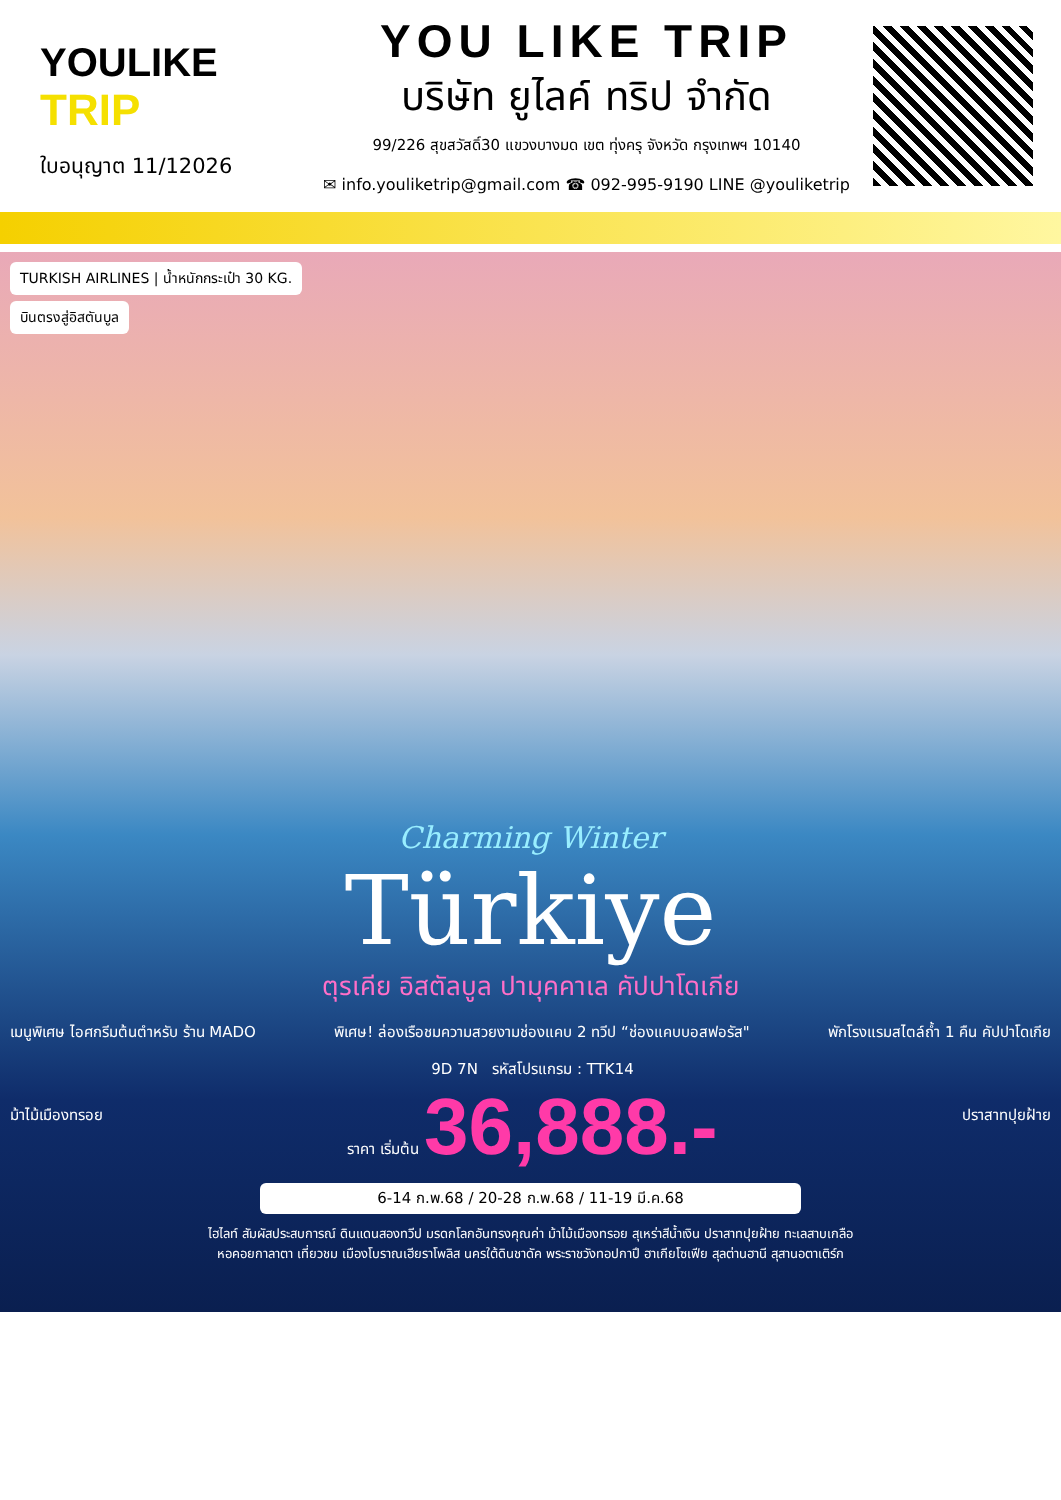YOULIKE
TRIP
ใบอนุญาต 11/12026
YOU LIKE TRIP
บริษัท ยูไลค์ ทริป จำกัด
99/226 สุขสวัสดิ์30 แขวงบางมด เขต ทุ่งครุ จังหวัด กรุงเทพฯ 10140
✉ info.youliketrip@gmail.com ☎ 092-995-9190 LINE @youliketrip
TURKISH AIRLINES | น้ำหนักกระเป๋า 30 KG.
บินตรงสู่อิสตันบูล
Charming Winter
Türkiye
ตุรเคีย อิสตัลบูล ปามุคคาเล คัปปาโดเกีย
เมนูพิเศษ ไอศกรีมต้นตำหรับ ร้าน MADO พิเศษ! ล่องเรือชมความสวยงามช่องแคบ 2 ทวีป “ช่องแคบบอสฟอรัส" พักโรงแรมสไตล์ถ้ำ 1 คืน คัปปาโดเกีย
ม้าไม้เมืองทรอย 9D 7N รหัสโปรแกรม : TTK14
ราคา เริ่มต้น 36,888.- ปราสาทปุยฝ้าย
6-14 ก.พ.68 / 20-28 ก.พ.68 / 11-19 มี.ค.68
ไฮไลท์ สัมผัสประสบการณ์ ดินแดนสองทวีป มรดกโลกอันทรงคุณค่า ม้าไม้เมืองทรอย สุเหร่าสีน้ำเงิน ปราสาทปุยฝ้าย ทะเลสาบเกลือ
หอคอยกาลาตา เที่ยวชม เมืองโบราณเฮียราโพลิส นครใต้ดินชาดัค พระราชวังทอปกาปึ ฮาเกียโซเฟีย สุลต่านฮานี สุสานอตาเติร์ก